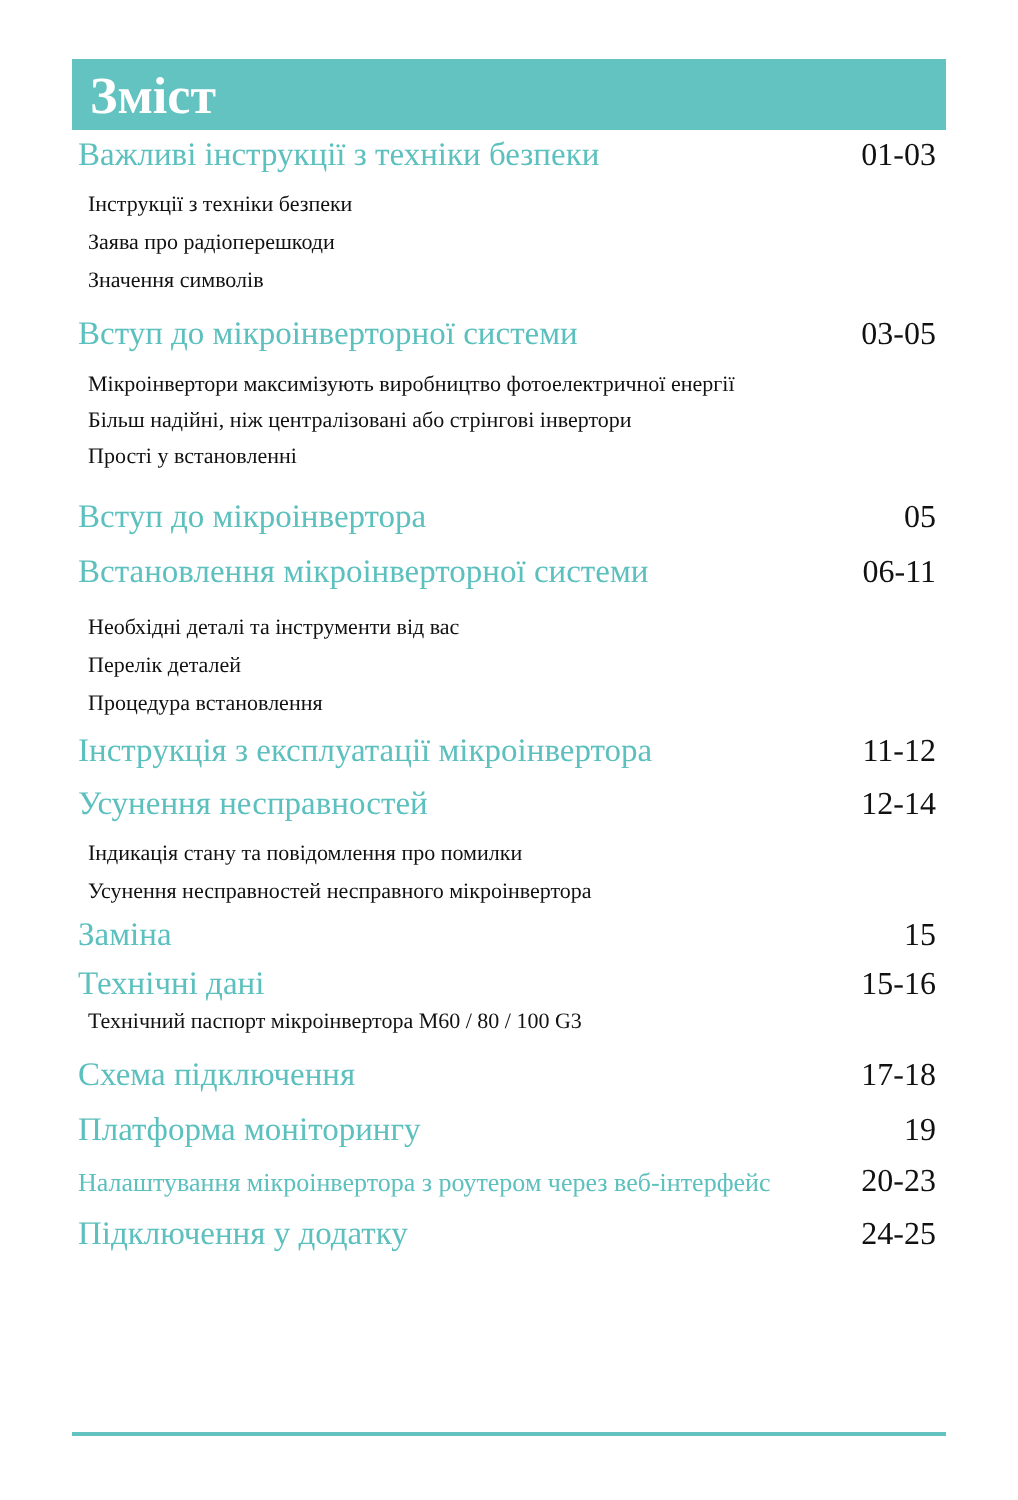Зміст
Важливі інструкції з техніки безпеки 01-03
Інструкції з техніки безпеки
Заява про радіоперешкоди
Значення символів
Вступ до мікроінверторної системи 03-05
Мікроінвертори максимізують виробництво фотоелектричної енергії
Більш надійні, ніж централізовані або стрінгові інвертори
Прості у встановленні
Вступ до мікроінвертора 05
Встановлення мікроінверторної системи 06-11
Необхідні деталі та інструменти від вас
Перелік деталей
Процедура встановлення
Інструкція з експлуатації мікроінвертора 11-12
Усунення несправностей 12-14
Індикація стану та повідомлення про помилки
Усунення несправностей несправного мікроінвертора
Заміна 15
Технічні дані 15-16
Технічний паспорт мікроінвертора M60 / 80 / 100 G3
Схема підключення 17-18
Платформа моніторингу 19
Налаштування мікроінвертора з роутером через веб-інтерфейс 20-23
Підключення у додатку 24-25